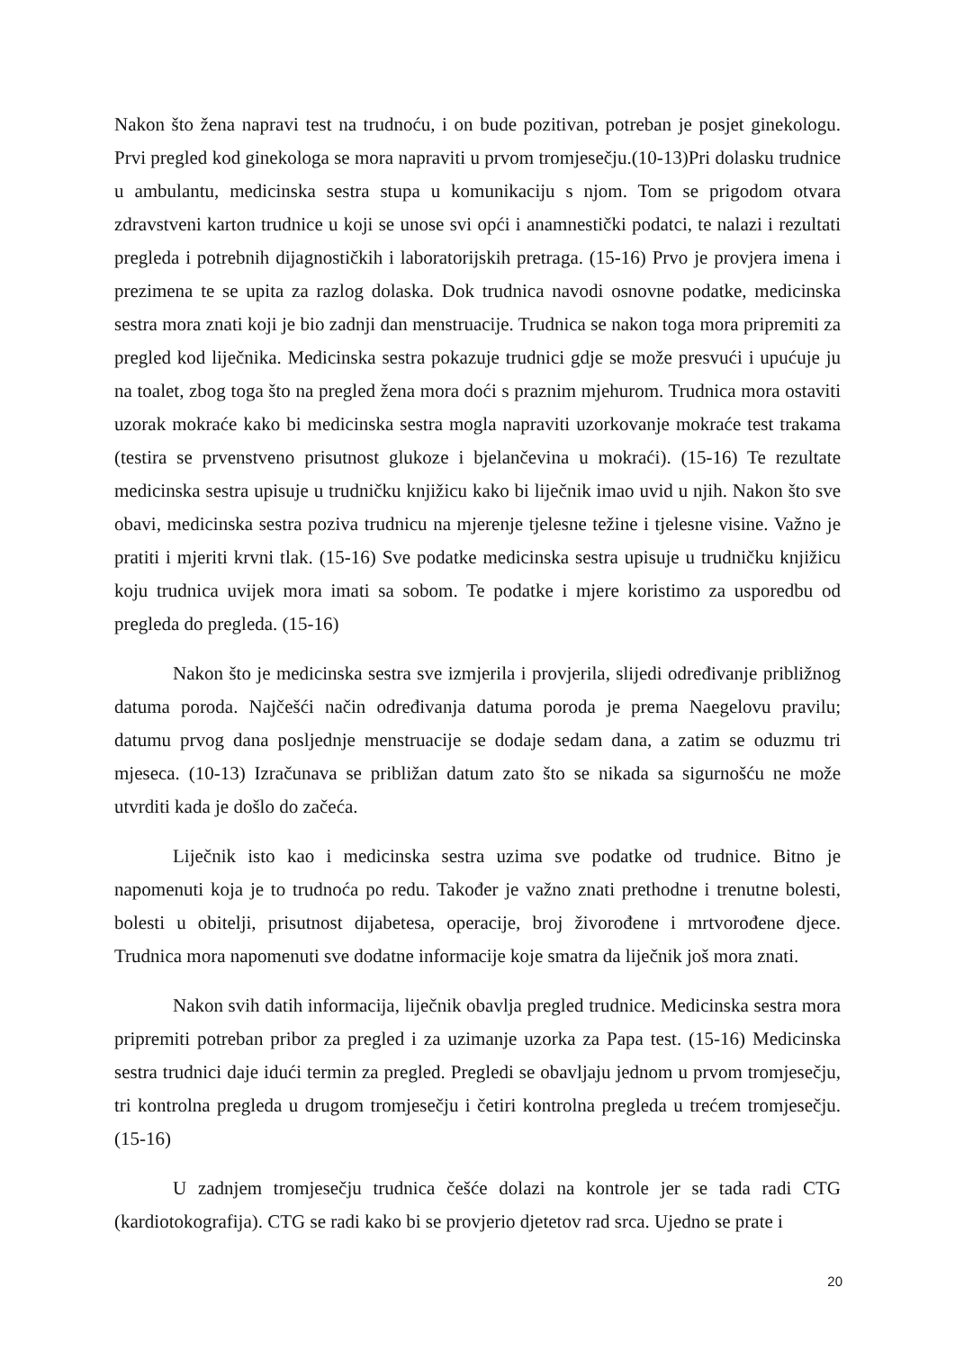Nakon što žena napravi test na trudnoću, i on bude pozitivan, potreban je posjet ginekologu. Prvi pregled kod ginekologa se mora napraviti u prvom tromjesečju.(10-13)Pri dolasku trudnice u ambulantu, medicinska sestra stupa u komunikaciju s njom. Tom se prigodom otvara zdravstveni karton trudnice u koji se unose svi opći i anamnestički podatci, te nalazi i rezultati pregleda i potrebnih dijagnostičkih i laboratorijskih pretraga. (15-16) Prvo je provjera imena i prezimena te se upita za razlog dolaska. Dok trudnica navodi osnovne podatke, medicinska sestra mora znati koji je bio zadnji dan menstruacije. Trudnica se nakon toga mora pripremiti za pregled kod liječnika. Medicinska sestra pokazuje trudnici gdje se može presvući i upućuje ju na toalet, zbog toga što na pregled žena mora doći s praznim mjehurom. Trudnica mora ostaviti uzorak mokraće kako bi medicinska sestra mogla napraviti uzorkovanje mokraće test trakama (testira se prvenstveno prisutnost glukoze i bjelančevina u mokraći). (15-16) Te rezultate medicinska sestra upisuje u trudničku knjižicu kako bi liječnik imao uvid u njih. Nakon što sve obavi, medicinska sestra poziva trudnicu na mjerenje tjelesne težine i tjelesne visine. Važno je pratiti i mjeriti krvni tlak. (15-16) Sve podatke medicinska sestra upisuje u trudničku knjižicu koju trudnica uvijek mora imati sa sobom. Te podatke i mjere koristimo za usporedbu od pregleda do pregleda. (15-16)
Nakon što je medicinska sestra sve izmjerila i provjerila, slijedi određivanje približnog datuma poroda. Najčešći način određivanja datuma poroda je prema Naegelovu pravilu; datumu prvog dana posljednje menstruacije se dodaje sedam dana, a zatim se oduzmu tri mjeseca. (10-13) Izračunava se približan datum zato što se nikada sa sigurnošću ne može utvrditi kada je došlo do začeća.
Liječnik isto kao i medicinska sestra uzima sve podatke od trudnice. Bitno je napomenuti koja je to trudnoća po redu. Također je važno znati prethodne i trenutne bolesti, bolesti u obitelji, prisutnost dijabetesa, operacije, broj živorođene i mrtvorođene djece. Trudnica mora napomenuti sve dodatne informacije koje smatra da liječnik još mora znati.
Nakon svih datih informacija, liječnik obavlja pregled trudnice. Medicinska sestra mora pripremiti potreban pribor za pregled i za uzimanje uzorka za Papa test. (15-16) Medicinska sestra trudnici daje idući termin za pregled. Pregledi se obavljaju jednom u prvom tromjesečju, tri kontrolna pregleda u drugom tromjesečju i četiri kontrolna pregleda u trećem tromjesečju. (15-16)
U zadnjem tromjesečju trudnica češće dolazi na kontrole jer se tada radi CTG (kardiotokografija). CTG se radi kako bi se provjerio djetetov rad srca. Ujedno se prate i
20